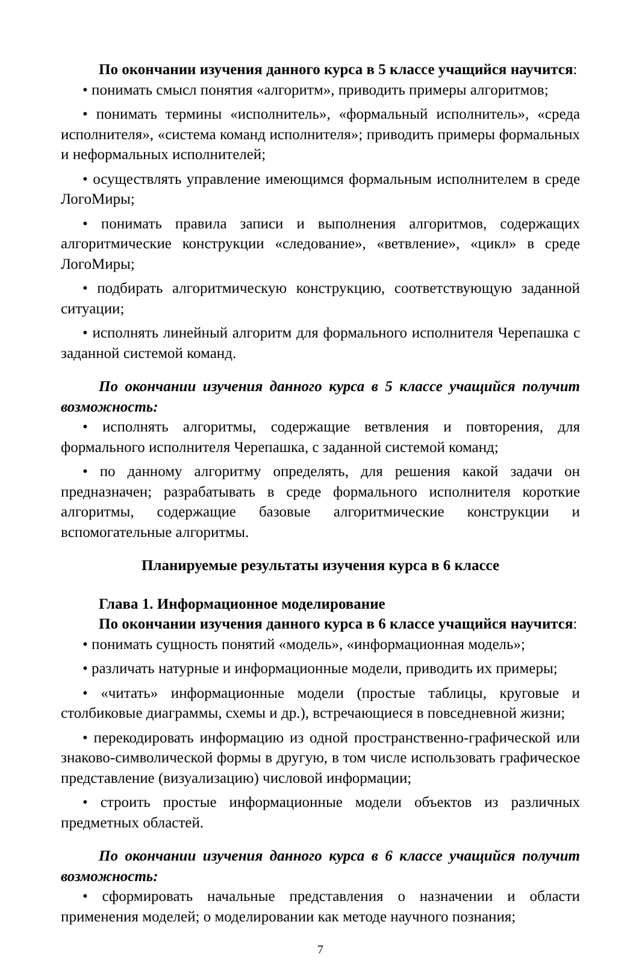По окончании изучения данного курса в 5 классе учащийся научится:
• понимать смысл понятия «алгоритм», приводить примеры алгоритмов;
• понимать термины «исполнитель», «формальный исполнитель», «среда исполнителя», «система команд исполнителя»; приводить примеры формальных и неформальных исполнителей;
• осуществлять управление имеющимся формальным исполнителем в среде ЛогоМиры;
• понимать правила записи и выполнения алгоритмов, содержащих алгоритмические конструкции «следование», «ветвление», «цикл» в среде ЛогоМиры;
• подбирать алгоритмическую конструкцию, соответствующую заданной ситуации;
• исполнять линейный алгоритм для формального исполнителя Черепашка с заданной системой команд.
По окончании изучения данного курса в 5 классе учащийся получит возможность:
• исполнять алгоритмы, содержащие ветвления и повторения, для формального исполнителя Черепашка, с заданной системой команд;
• по данному алгоритму определять, для решения какой задачи он предназначен; разрабатывать в среде формального исполнителя короткие алгоритмы, содержащие базовые алгоритмические конструкции и вспомогательные алгоритмы.
Планируемые результаты изучения курса в 6 классе
Глава 1. Информационное моделирование
По окончании изучения данного курса в 6 классе учащийся научится:
• понимать сущность понятий «модель», «информационная модель»;
• различать натурные и информационные модели, приводить их примеры;
• «читать» информационные модели (простые таблицы, круговые и столбиковые диаграммы, схемы и др.), встречающиеся в повседневной жизни;
• перекодировать информацию из одной пространственно-графической или знаково-символической формы в другую, в том числе использовать графическое представление (визуализацию) числовой информации;
• строить простые информационные модели объектов из различных предметных областей.
По окончании изучения данного курса в 6 классе учащийся получит возможность:
• сформировать начальные представления о назначении и области применения моделей; о моделировании как методе научного познания;
7